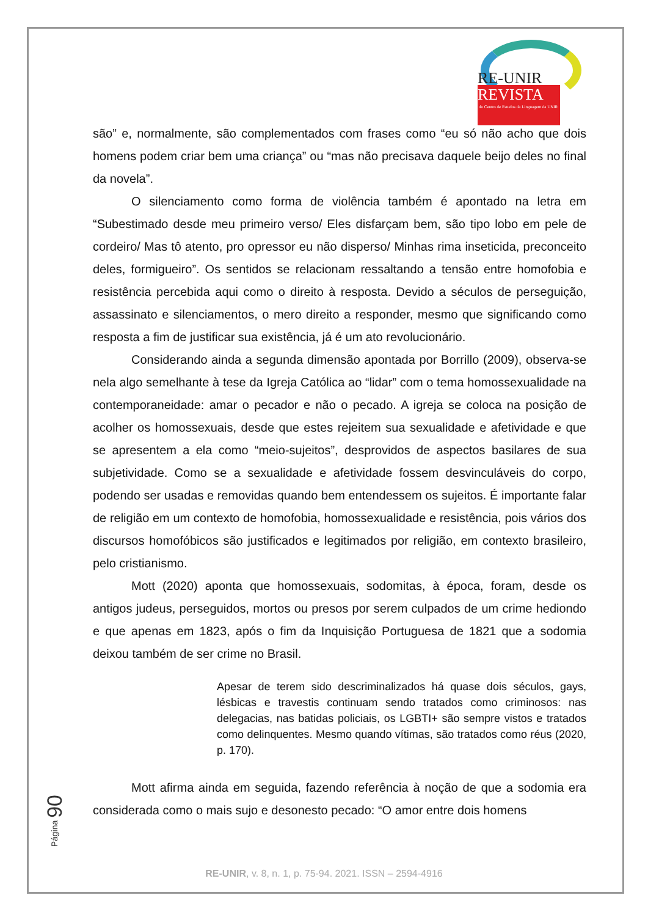RE-UNIR
REVISTA
do Centro de Estudos da Linguagem da UNIR
são” e, normalmente, são complementados com frases como “eu só não acho que dois homens podem criar bem uma criança” ou “mas não precisava daquele beijo deles no final da novela”.
O silenciamento como forma de violência também é apontado na letra em “Subestimado desde meu primeiro verso/ Eles disfarçam bem, são tipo lobo em pele de cordeiro/ Mas tô atento, pro opressor eu não disperso/ Minhas rima inseticida, preconceito deles, formigueiro”. Os sentidos se relacionam ressaltando a tensão entre homofobia e resistência percebida aqui como o direito à resposta. Devido a séculos de perseguição, assassinato e silenciamentos, o mero direito a responder, mesmo que significando como resposta a fim de justificar sua existência, já é um ato revolucionário.
Considerando ainda a segunda dimensão apontada por Borrillo (2009), observa-se nela algo semelhante à tese da Igreja Católica ao “lidar” com o tema homossexualidade na contemporaneidade: amar o pecador e não o pecado. A igreja se coloca na posição de acolher os homossexuais, desde que estes rejeitem sua sexualidade e afetividade e que se apresentem a ela como “meio-sujeitos”, desprovidos de aspectos basilares de sua subjetividade. Como se a sexualidade e afetividade fossem desvinculáveis do corpo, podendo ser usadas e removidas quando bem entendessem os sujeitos. É importante falar de religião em um contexto de homofobia, homossexualidade e resistência, pois vários dos discursos homofóbicos são justificados e legitimados por religião, em contexto brasileiro, pelo cristianismo.
Mott (2020) aponta que homossexuais, sodomitas, à época, foram, desde os antigos judeus, perseguidos, mortos ou presos por serem culpados de um crime hediondo e que apenas em 1823, após o fim da Inquisição Portuguesa de 1821 que a sodomia deixou também de ser crime no Brasil.
Apesar de terem sido descriminalizados há quase dois séculos, gays, lésbicas e travestis continuam sendo tratados como criminosos: nas delegacias, nas batidas policiais, os LGBTI+ são sempre vistos e tratados como delinquentes. Mesmo quando vítimas, são tratados como réus (2020, p. 170).
Mott afirma ainda em seguida, fazendo referência à noção de que a sodomia era considerada como o mais sujo e desonesto pecado: “O amor entre dois homens
Página 90
RE-UNIR, v. 8, n. 1, p. 75-94. 2021. ISSN – 2594-4916